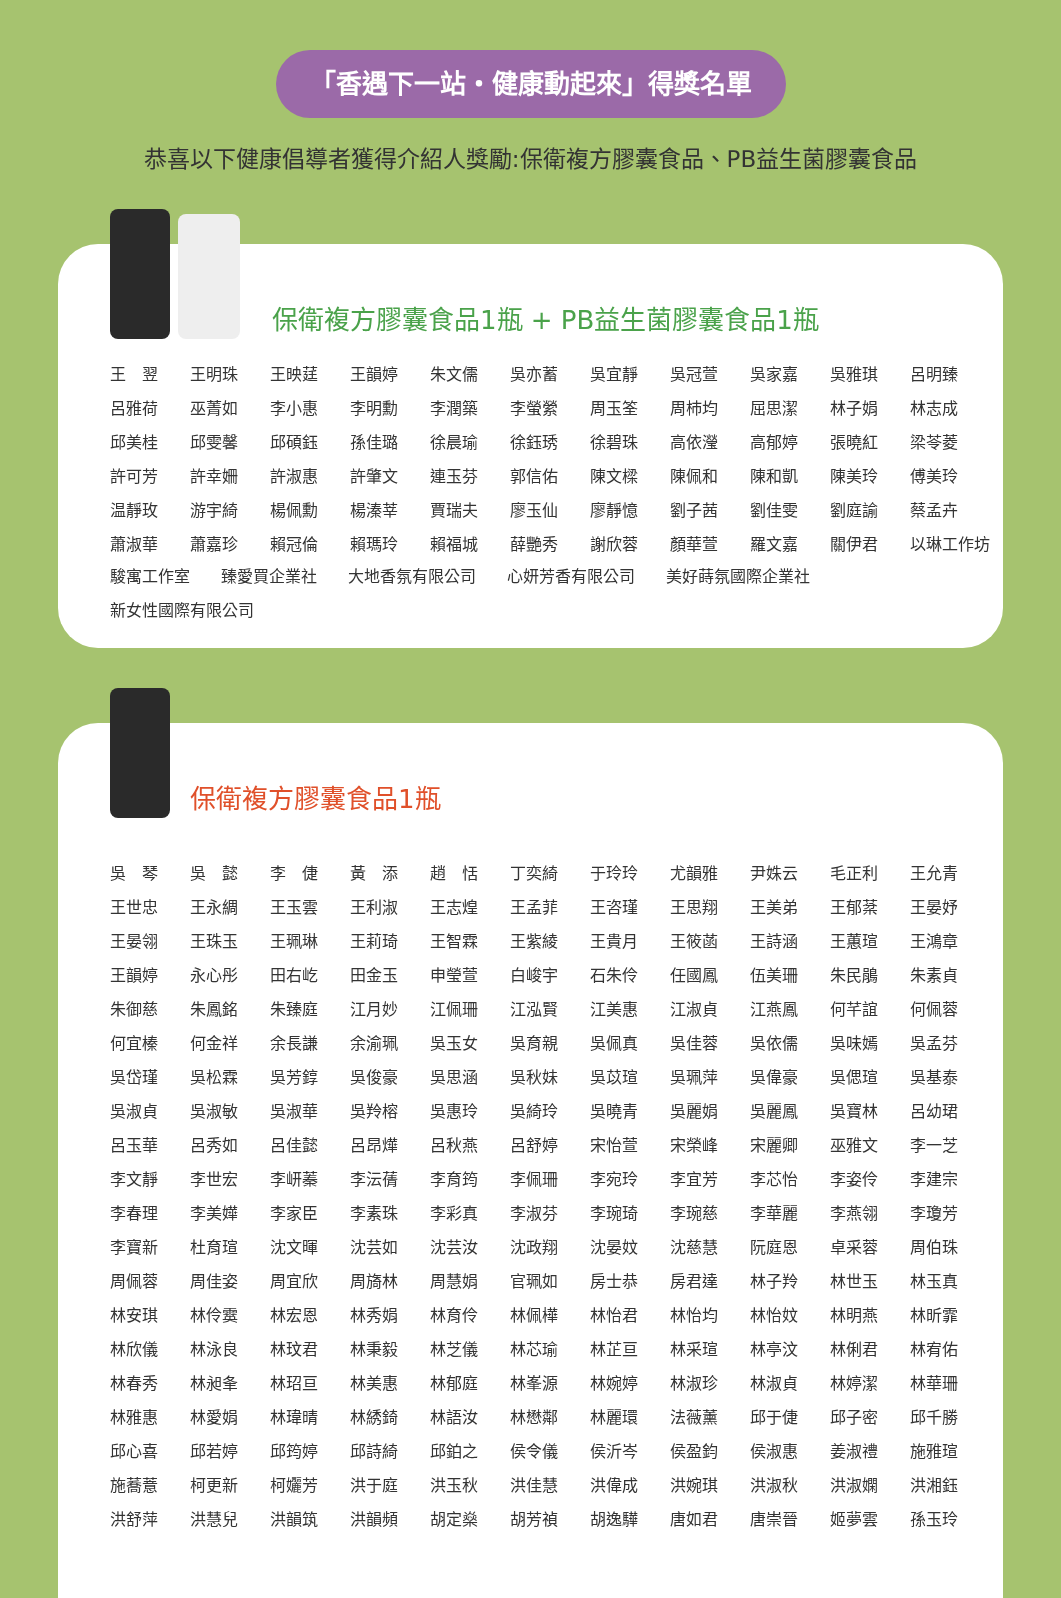「香遇下一站・健康動起來」得獎名單
恭喜以下健康倡導者獲得介紹人獎勵:保衛複方膠囊食品、PB益生菌膠囊食品
保衛複方膠囊食品1瓶 + PB益生菌膠囊食品1瓶
| 王 翌 | 王明珠 | 王映莛 | 王韻婷 | 朱文儒 | 吳亦蓄 | 吳宜靜 | 吳冠萱 | 吳家嘉 | 吳雅琪 | 呂明臻 |
| 呂雅荷 | 巫菁如 | 李小惠 | 李明勳 | 李潤築 | 李螢縈 | 周玉筌 | 周杮均 | 屈思潔 | 林子娟 | 林志成 |
| 邱美桂 | 邱雯馨 | 邱碩鈺 | 孫佳璐 | 徐晨瑜 | 徐鈺琇 | 徐碧珠 | 高依瀅 | 高郁婷 | 張曉紅 | 梁苓菱 |
| 許可芳 | 許幸姍 | 許淑惠 | 許肇文 | 連玉芬 | 郭信佑 | 陳文樑 | 陳佩和 | 陳和凱 | 陳美玲 | 傅美玲 |
| 温靜玫 | 游宇綺 | 楊佩勳 | 楊溱莘 | 賈瑞夫 | 廖玉仙 | 廖靜憶 | 劉子茜 | 劉佳雯 | 劉庭諭 | 蔡孟卉 |
| 蕭淑華 | 蕭嘉珍 | 賴冠倫 | 賴瑪玲 | 賴福城 | 薛艷秀 | 謝欣蓉 | 顏華萱 | 羅文嘉 | 關伊君 | 以琳工作坊 |
駿寓工作室 臻愛買企業社 大地香氛有限公司 心妍芳香有限公司 美好蒔氛國際企業社
新女性國際有限公司
保衛複方膠囊食品1瓶
| 吳 琴 | 吳 懿 | 李 倢 | 黃 添 | 趙 恬 | 丁奕綺 | 于玲玲 | 尤韻雅 | 尹姝云 | 毛正利 | 王允青 |
| 王世忠 | 王永綢 | 王玉雲 | 王利淑 | 王志煌 | 王孟菲 | 王咨瑾 | 王思翔 | 王美弟 | 王郁棻 | 王晏妤 |
| 王晏翎 | 王珠玉 | 王珮琳 | 王莉琦 | 王智霖 | 王紫綾 | 王貴月 | 王筱菡 | 王詩涵 | 王蕙瑄 | 王鴻章 |
| 王韻婷 | 永心彤 | 田右屹 | 田金玉 | 申瑩萱 | 白峻宇 | 石朱伶 | 任國鳳 | 伍美珊 | 朱民鵑 | 朱素貞 |
| 朱御慈 | 朱鳳銘 | 朱臻庭 | 江月妙 | 江佩珊 | 江泓賢 | 江美惠 | 江淑貞 | 江燕鳳 | 何芊誼 | 何佩蓉 |
| 何宜榛 | 何金祥 | 余長謙 | 余渝珮 | 吳玉女 | 吳育親 | 吳佩真 | 吳佳蓉 | 吳依儒 | 吳味嫣 | 吳孟芬 |
| 吳岱瑾 | 吳松霖 | 吳芳錞 | 吳俊豪 | 吳思涵 | 吳秋妹 | 吳苡瑄 | 吳珮萍 | 吳偉豪 | 吳偲瑄 | 吳基泰 |
| 吳淑貞 | 吳淑敏 | 吳淑華 | 吳羚榕 | 吳惠玲 | 吳綺玲 | 吳曉青 | 吳麗娟 | 吳麗鳳 | 吳寶林 | 呂幼珺 |
| 呂玉華 | 呂秀如 | 呂佳懿 | 呂昂燁 | 呂秋燕 | 呂舒婷 | 宋怡萱 | 宋榮峰 | 宋麗卿 | 巫雅文 | 李一芝 |
| 李文靜 | 李世宏 | 李岍蓁 | 李沄蒨 | 李育筠 | 李佩珊 | 李宛玲 | 李宜芳 | 李芯怡 | 李姿伶 | 李建宗 |
| 李春理 | 李美嬅 | 李家臣 | 李素珠 | 李彩真 | 李淑芬 | 李琬琦 | 李琬慈 | 李華麗 | 李燕翎 | 李瓊芳 |
| 李寶新 | 杜育瑄 | 沈文暉 | 沈芸如 | 沈芸汝 | 沈政翔 | 沈晏妏 | 沈慈慧 | 阮庭恩 | 卓采蓉 | 周伯珠 |
| 周佩蓉 | 周佳姿 | 周宜欣 | 周旖林 | 周慧娟 | 官珮如 | 房士恭 | 房君達 | 林子羚 | 林世玉 | 林玉真 |
| 林安琪 | 林伶霙 | 林宏恩 | 林秀娟 | 林育伶 | 林佩樺 | 林怡君 | 林怡均 | 林怡妏 | 林明燕 | 林昕霏 |
| 林欣儀 | 林泳良 | 林玟君 | 林秉毅 | 林芝儀 | 林芯瑜 | 林芷亘 | 林采瑄 | 林亭汶 | 林俐君 | 林宥佑 |
| 林春秀 | 林昶夆 | 林玿亘 | 林美惠 | 林郁庭 | 林峯源 | 林婉婷 | 林淑珍 | 林淑貞 | 林婷潔 | 林華珊 |
| 林雅惠 | 林愛娟 | 林瑋晴 | 林綉錡 | 林語汝 | 林懋鄰 | 林麗環 | 法薇薰 | 邱于倢 | 邱子密 | 邱千勝 |
| 邱心喜 | 邱若婷 | 邱筠婷 | 邱詩綺 | 邱鉑之 | 侯令儀 | 侯沂岑 | 侯盈鈞 | 侯淑惠 | 姜淑禮 | 施雅瑄 |
| 施蕎薏 | 柯更新 | 柯孋芳 | 洪于庭 | 洪玉秋 | 洪佳慧 | 洪偉成 | 洪婉琪 | 洪淑秋 | 洪淑嫻 | 洪湘鈺 |
| 洪舒萍 | 洪慧兒 | 洪韻筑 | 洪韻頻 | 胡定燊 | 胡芳禎 | 胡逸驊 | 唐如君 | 唐崇晉 | 姬夢雲 | 孫玉玲 |